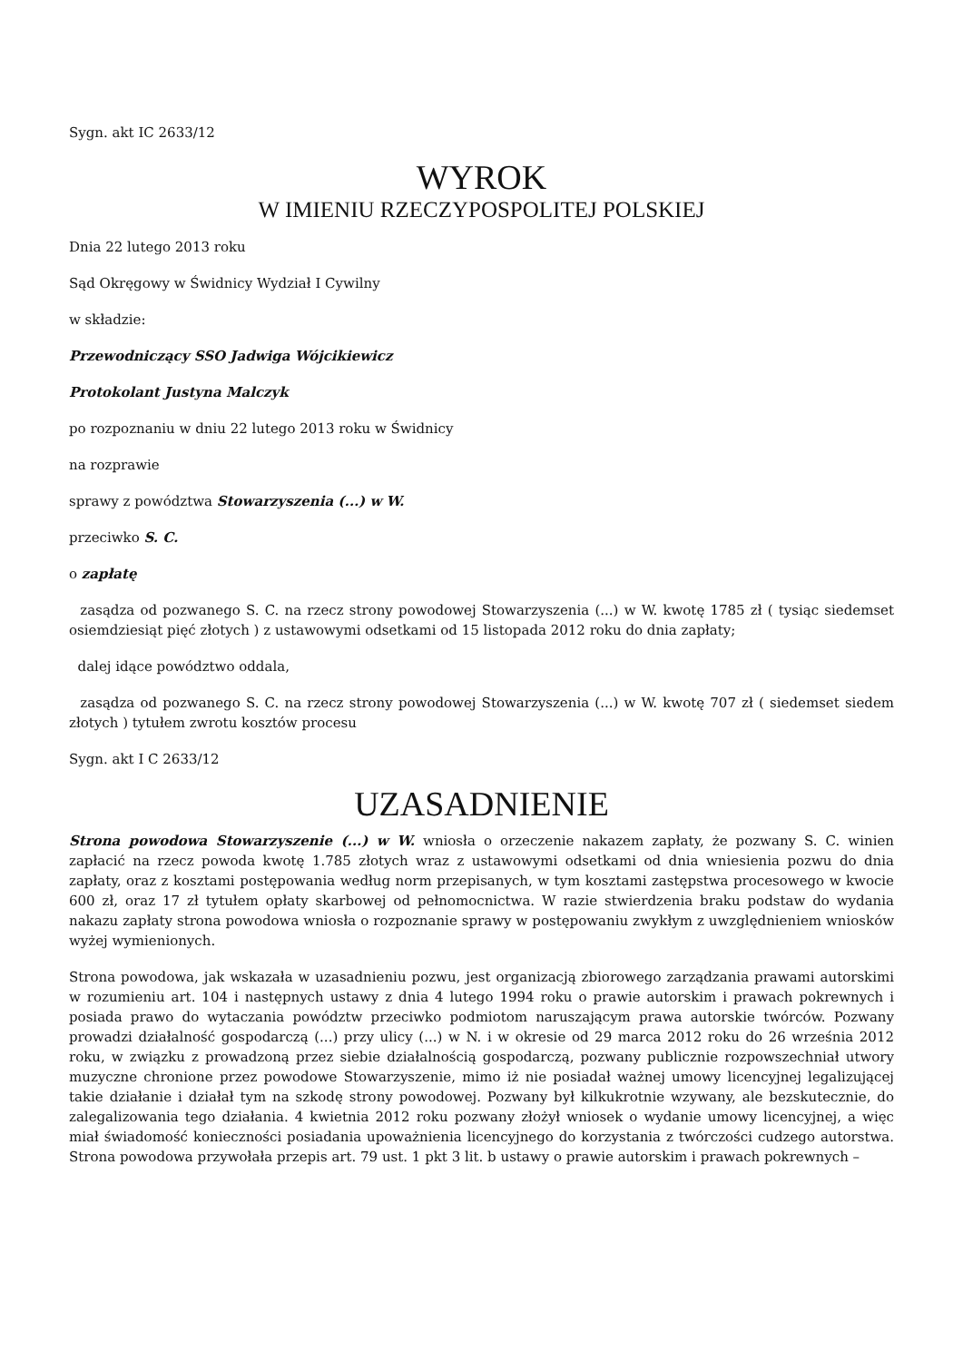Sygn. akt IC 2633/12
WYROK
W IMIENIU RZECZYPOSPOLITEJ POLSKIEJ
Dnia 22 lutego 2013 roku
Sąd Okręgowy w Świdnicy Wydział I Cywilny
w składzie:
Przewodniczący SSO Jadwiga Wójcikiewicz
Protokolant Justyna Malczyk
po rozpoznaniu w dniu 22 lutego 2013 roku w Świdnicy
na rozprawie
sprawy z powództwa Stowarzyszenia (...) w W.
przeciwko S. C.
o zapłatę
zasądza od pozwanego S. C. na rzecz strony powodowej Stowarzyszenia (...) w W. kwotę 1785 zł ( tysiąc siedemset osiemdziesiąt pięć złotych ) z ustawowymi odsetkami od 15 listopada 2012 roku do dnia zapłaty;
dalej idące powództwo oddala,
zasądza od pozwanego S. C. na rzecz strony powodowej Stowarzyszenia (...) w W. kwotę 707 zł ( siedemset siedem złotych ) tytułem zwrotu kosztów procesu
Sygn. akt I C 2633/12
UZASADNIENIE
Strona powodowa Stowarzyszenie (...) w W. wniosła o orzeczenie nakazem zapłaty, że pozwany S. C. winien zapłacić na rzecz powoda kwotę 1.785 złotych wraz z ustawowymi odsetkami od dnia wniesienia pozwu do dnia zapłaty, oraz z kosztami postępowania według norm przepisanych, w tym kosztami zastępstwa procesowego w kwocie 600 zł, oraz 17 zł tytułem opłaty skarbowej od pełnomocnictwa. W razie stwierdzenia braku podstaw do wydania nakazu zapłaty strona powodowa wniosła o rozpoznanie sprawy w postępowaniu zwykłym z uwzględnieniem wniosków wyżej wymienionych.
Strona powodowa, jak wskazała w uzasadnieniu pozwu, jest organizacją zbiorowego zarządzania prawami autorskimi w rozumieniu art. 104 i następnych ustawy z dnia 4 lutego 1994 roku o prawie autorskim i prawach pokrewnych i posiada prawo do wytaczania powództw przeciwko podmiotom naruszającym prawa autorskie twórców. Pozwany prowadzi działalność gospodarczą (...) przy ulicy (...) w N. i w okresie od 29 marca 2012 roku do 26 września 2012 roku, w związku z prowadzoną przez siebie działalnością gospodarczą, pozwany publicznie rozpowszechniał utwory muzyczne chronione przez powodowe Stowarzyszenie, mimo iż nie posiadał ważnej umowy licencyjnej legalizującej takie działanie i działał tym na szkodę strony powodowej. Pozwany był kilkukrotnie wzywany, ale bezskutecznie, do zalegalizowania tego działania. 4 kwietnia 2012 roku pozwany złożył wniosek o wydanie umowy licencyjnej, a więc miał świadomość konieczności posiadania upoważnienia licencyjnego do korzystania z twórczości cudzego autorstwa. Strona powodowa przywołała przepis art. 79 ust. 1 pkt 3 lit. b ustawy o prawie autorskim i prawach pokrewnych –